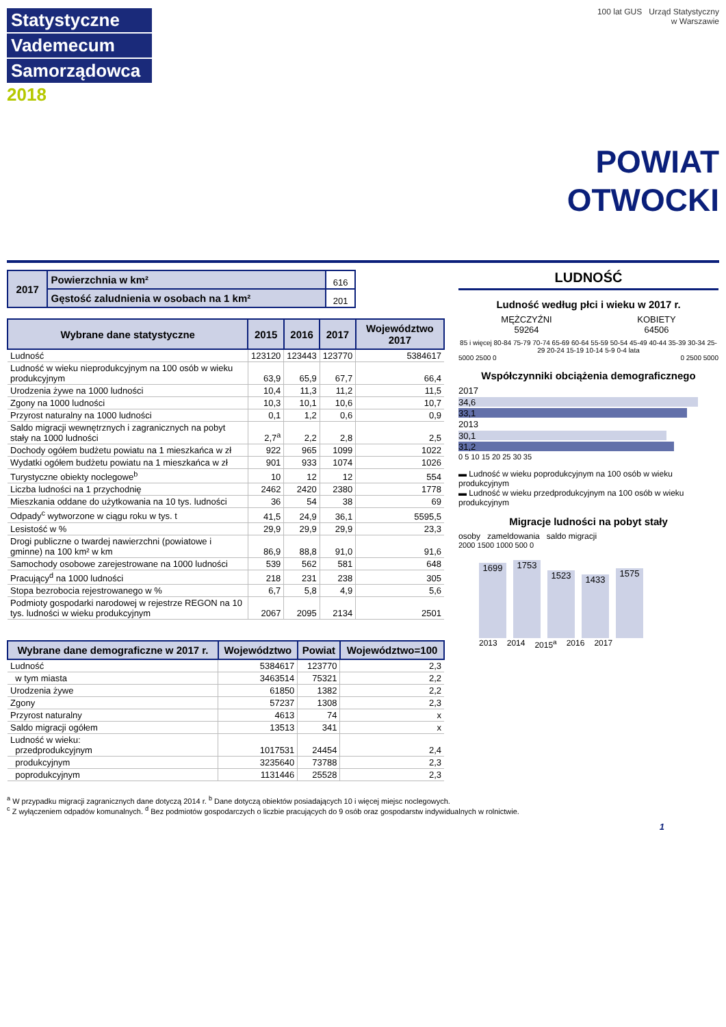Statystyczne
Vademecum
Samorządowca
2018
100 lat GUS Urząd Statystyczny
w Warszawie
POWIAT
OTWOCKI
| 2017 | Powierzchnia w km² | 616 |
| | Gęstość zaludnienia w osobach na 1 km² | 201 |
| Wybrane dane statystyczne | 2015 | 2016 | 2017 | Województwo 2017 |
| --- | --- | --- | --- | --- |
| Ludność | 123120 | 123443 | 123770 | 5384617 |
| Ludność w wieku nieprodukcyjnym na 100 osób w wieku produkcyjnym | 63,9 | 65,9 | 67,7 | 66,4 |
| Urodzenia żywe na 1000 ludności | 10,4 | 11,3 | 11,2 | 11,5 |
| Zgony na 1000 ludności | 10,3 | 10,1 | 10,6 | 10,7 |
| Przyrost naturalny na 1000 ludności | 0,1 | 1,2 | 0,6 | 0,9 |
| Saldo migracji wewnętrznych i zagranicznych na pobyt stały na 1000 ludności | 2,7<sup>a</sup> | 2,2 | 2,8 | 2,5 |
| Dochody ogółem budżetu powiatu na 1 mieszkańca w zł | 922 | 965 | 1099 | 1022 |
| Wydatki ogółem budżetu powiatu na 1 mieszkańca w zł | 901 | 933 | 1074 | 1026 |
| Turystyczne obiekty noclegowe<sup>b</sup> | 10 | 12 | 12 | 554 |
| Liczba ludności na 1 przychodnię | 2462 | 2420 | 2380 | 1778 |
| Mieszkania oddane do użytkowania na 10 tys. ludności | 36 | 54 | 38 | 69 |
| Odpady<sup>c</sup> wytworzone w ciągu roku w tys. t | 41,5 | 24,9 | 36,1 | 5595,5 |
| Lesistość w % | 29,9 | 29,9 | 29,9 | 23,3 |
| Drogi publiczne o twardej nawierzchni (powiatowe i gminne) na 100 km² w km | 86,9 | 88,8 | 91,0 | 91,6 |
| Samochody osobowe zarejestrowane na 1000 ludności | 539 | 562 | 581 | 648 |
| Pracujący<sup>d</sup> na 1000 ludności | 218 | 231 | 238 | 305 |
| Stopa bezrobocia rejestrowanego w % | 6,7 | 5,8 | 4,9 | 5,6 |
| Podmioty gospodarki narodowej w rejestrze REGON na 10 tys. ludności w wieku produkcyjnym | 2067 | 2095 | 2134 | 2501 |
| Wybrane dane demograficzne w 2017 r. | Województwo | Powiat | Województwo=100 |
| --- | --- | --- | --- |
| Ludność | 5384617 | 123770 | 2,3 |
| w tym miasta | 3463514 | 75321 | 2,2 |
| Urodzenia żywe | 61850 | 1382 | 2,2 |
| Zgony | 57237 | 1308 | 2,3 |
| Przyrost naturalny | 4613 | 74 | x |
| Saldo migracji ogółem | 13513 | 341 | x |
| Ludność w wieku: przedprodukcyjnym | 1017531 | 24454 | 2,4 |
| produkcyjnym | 3235640 | 73788 | 2,3 |
| poprodukcyjnym | 1131446 | 25528 | 2,3 |
LUDNOŚĆ
Ludność według płci i wieku w 2017 r.
MĘŻCZYŹNI
59264
KOBIETY
64506
85 i więcej 80-84 75-79 70-74 65-69 60-64 55-59 50-54 45-49 40-44 35-39 30-34 25-29 20-24 15-19 10-14 5-9 0-4 lata
5000 2500 0 0 2500 5000
Współczynniki obciążenia demograficznego
2017
34,6
33,1
2013
30,1
31,2
0 5 10 15 20 25 30 35
▬ Ludność w wieku poprodukcyjnym na 100 osób w wieku produkcyjnym
▬ Ludność w wieku przedprodukcyjnym na 100 osób w wieku produkcyjnym
Migracje ludności na pobyt stały
osoby zameldowania saldo migracji
2000 1500 1000 500 0
1699
1753
1523
1433
1575
2013 2014 2015<sup>a</sup> 2016 2017
<sup>a</sup> W przypadku migracji zagranicznych dane dotyczą 2014 r. <sup>b</sup> Dane dotyczą obiektów posiadających 10 i więcej miejsc noclegowych.
<sup>c</sup> Z wyłączeniem odpadów komunalnych. <sup>d</sup> Bez podmiotów gospodarczych o liczbie pracujących do 9 osób oraz gospodarstw indywidualnych w rolnictwie.
1